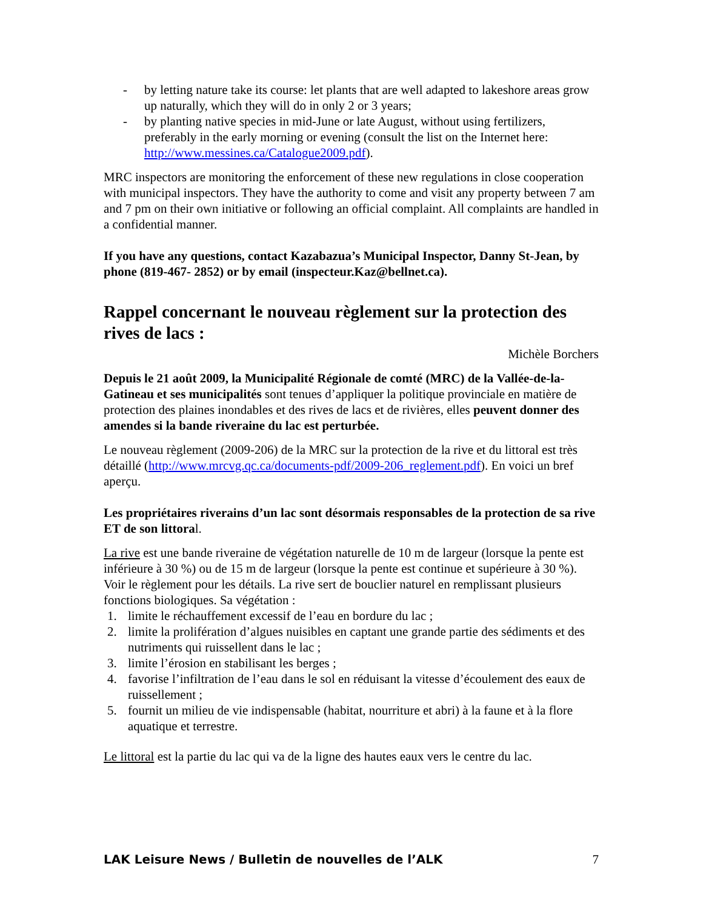- by letting nature take its course: let plants that are well adapted to lakeshore areas grow up naturally, which they will do in only 2 or 3 years;
- by planting native species in mid-June or late August, without using fertilizers, preferably in the early morning or evening (consult the list on the Internet here: http://www.messines.ca/Catalogue2009.pdf).
MRC inspectors are monitoring the enforcement of these new regulations in close cooperation with municipal inspectors. They have the authority to come and visit any property between 7 am and 7 pm on their own initiative or following an official complaint. All complaints are handled in a confidential manner.
If you have any questions, contact Kazabazua’s Municipal Inspector, Danny St-Jean, by phone (819-467- 2852) or by email (inspecteur.Kaz@bellnet.ca).
Rappel concernant le nouveau règlement sur la protection des rives de lacs :
Michèle Borchers
Depuis le 21 août 2009, la Municipalité Régionale de comté (MRC) de la Vallée-de-la-Gatineau et ses municipalités sont tenues d’appliquer la politique provinciale en matière de protection des plaines inondables et des rives de lacs et de rivières, elles peuvent donner des amendes si la bande riveraine du lac est perturbée.
Le nouveau règlement (2009-206) de la MRC sur la protection de la rive et du littoral est très détaillé (http://www.mrcvg.qc.ca/documents-pdf/2009-206_reglement.pdf). En voici un bref aperçu.
Les propriétaires riverains d’un lac sont désormais responsables de la protection de sa rive ET de son littoral.
La rive est une bande riveraine de végétation naturelle de 10 m de largeur (lorsque la pente est inférieure à 30 %) ou de 15 m de largeur (lorsque la pente est continue et supérieure à 30 %). Voir le règlement pour les détails. La rive sert de bouclier naturel en remplissant plusieurs fonctions biologiques. Sa végétation :
1. limite le réchauffement excessif de l’eau en bordure du lac ;
2. limite la prolifération d’algues nuisibles en captant une grande partie des sédiments et des nutriments qui ruissellent dans le lac ;
3. limite l’érosion en stabilisant les berges ;
4. favorise l’infiltration de l’eau dans le sol en réduisant la vitesse d’écoulement des eaux de ruissellement ;
5. fournit un milieu de vie indispensable (habitat, nourriture et abri) à la faune et à la flore aquatique et terrestre.
Le littoral est la partie du lac qui va de la ligne des hautes eaux vers le centre du lac.
LAK Leisure News / Bulletin de nouvelles de l’ALK 7